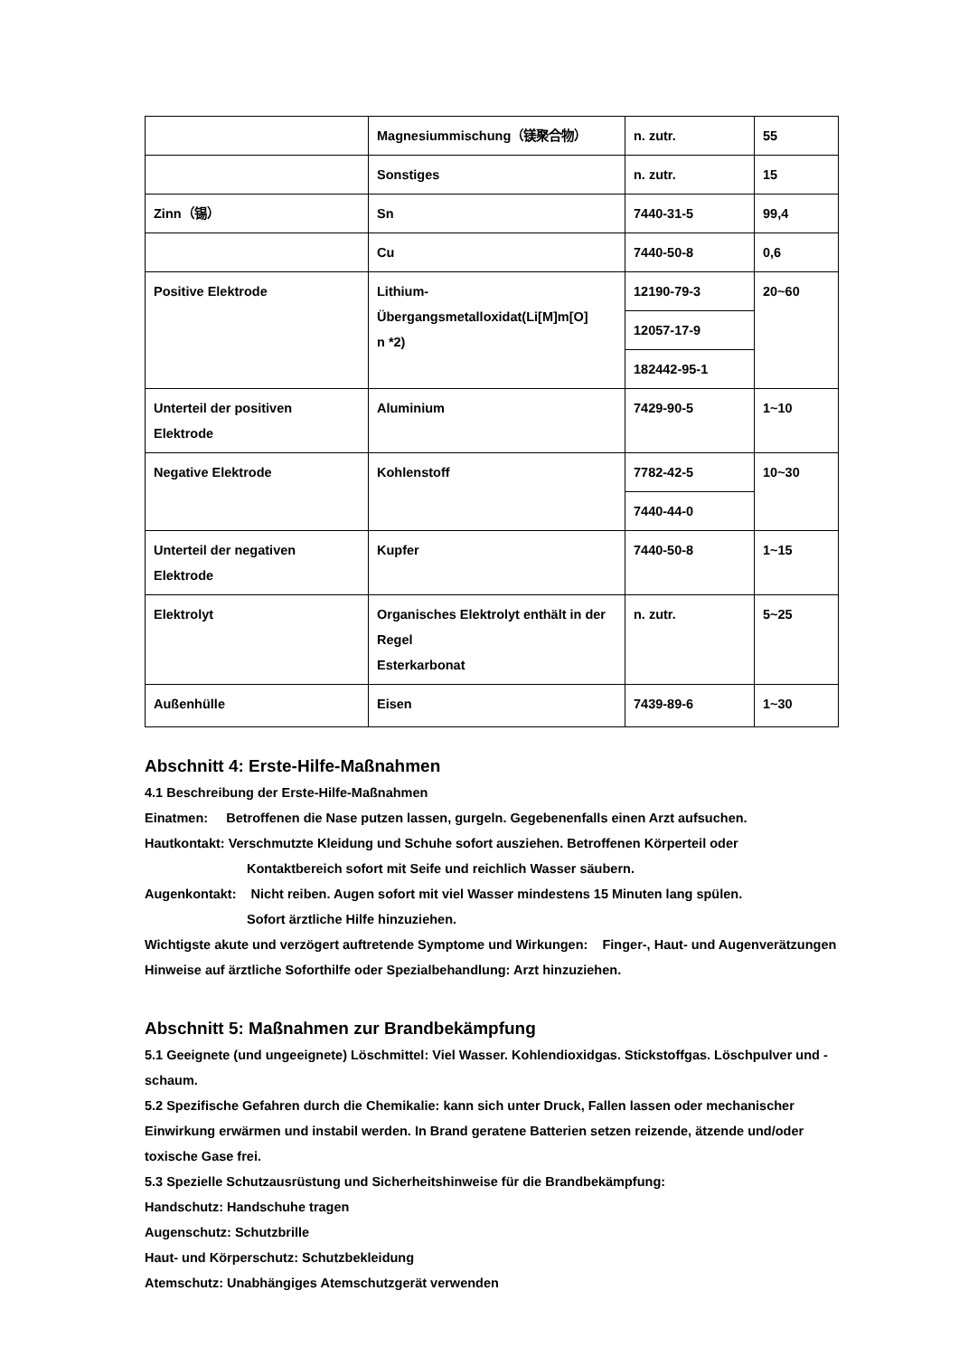| | Magnesiummischung（镁聚合物） | n. zutr. | 55 |
| | Sonstiges | n. zutr. | 15 |
| Zinn（锡） | Sn | 7440-31-5 | 99,4 |
| | Cu | 7440-50-8 | 0,6 |
| Positive Elektrode | Lithium- Übergangsmetalloxidat(Li[M]m[O] n *2) | 12190-79-3 | 20~60 |
| | | 12057-17-9 | |
| | | 182442-95-1 | |
| Unterteil der positiven Elektrode | Aluminium | 7429-90-5 | 1~10 |
| Negative Elektrode | Kohlenstoff | 7782-42-5 | 10~30 |
| | | 7440-44-0 | |
| Unterteil der negativen Elektrode | Kupfer | 7440-50-8 | 1~15 |
| Elektrolyt | Organisches Elektrolyt enthält in der Regel Esterkarbonat | n. zutr. | 5~25 |
| Außenhülle | Eisen | 7439-89-6 | 1~30 |
Abschnitt 4: Erste-Hilfe-Maßnahmen
4.1 Beschreibung der Erste-Hilfe-Maßnahmen
Einatmen: Betroffenen die Nase putzen lassen, gurgeln. Gegebenenfalls einen Arzt aufsuchen.
Hautkontakt: Verschmutzte Kleidung und Schuhe sofort ausziehen. Betroffenen Körperteil oder
Kontaktbereich sofort mit Seife und reichlich Wasser säubern.
Augenkontakt: Nicht reiben. Augen sofort mit viel Wasser mindestens 15 Minuten lang spülen.
Sofort ärztliche Hilfe hinzuziehen.
Wichtigste akute und verzögert auftretende Symptome und Wirkungen: Finger-, Haut- und Augenverätzungen
Hinweise auf ärztliche Soforthilfe oder Spezialbehandlung: Arzt hinzuziehen.
Abschnitt 5: Maßnahmen zur Brandbekämpfung
5.1 Geeignete (und ungeeignete) Löschmittel: Viel Wasser. Kohlendioxidgas. Stickstoffgas. Löschpulver und -schaum.
5.2 Spezifische Gefahren durch die Chemikalie: kann sich unter Druck, Fallen lassen oder mechanischer Einwirkung erwärmen und instabil werden. In Brand geratene Batterien setzen reizende, ätzende und/oder toxische Gase frei.
5.3 Spezielle Schutzausrüstung und Sicherheitshinweise für die Brandbekämpfung:
Handschutz: Handschuhe tragen
Augenschutz: Schutzbrille
Haut- und Körperschutz: Schutzbekleidung
Atemschutz: Unabhängiges Atemschutzgerät verwenden